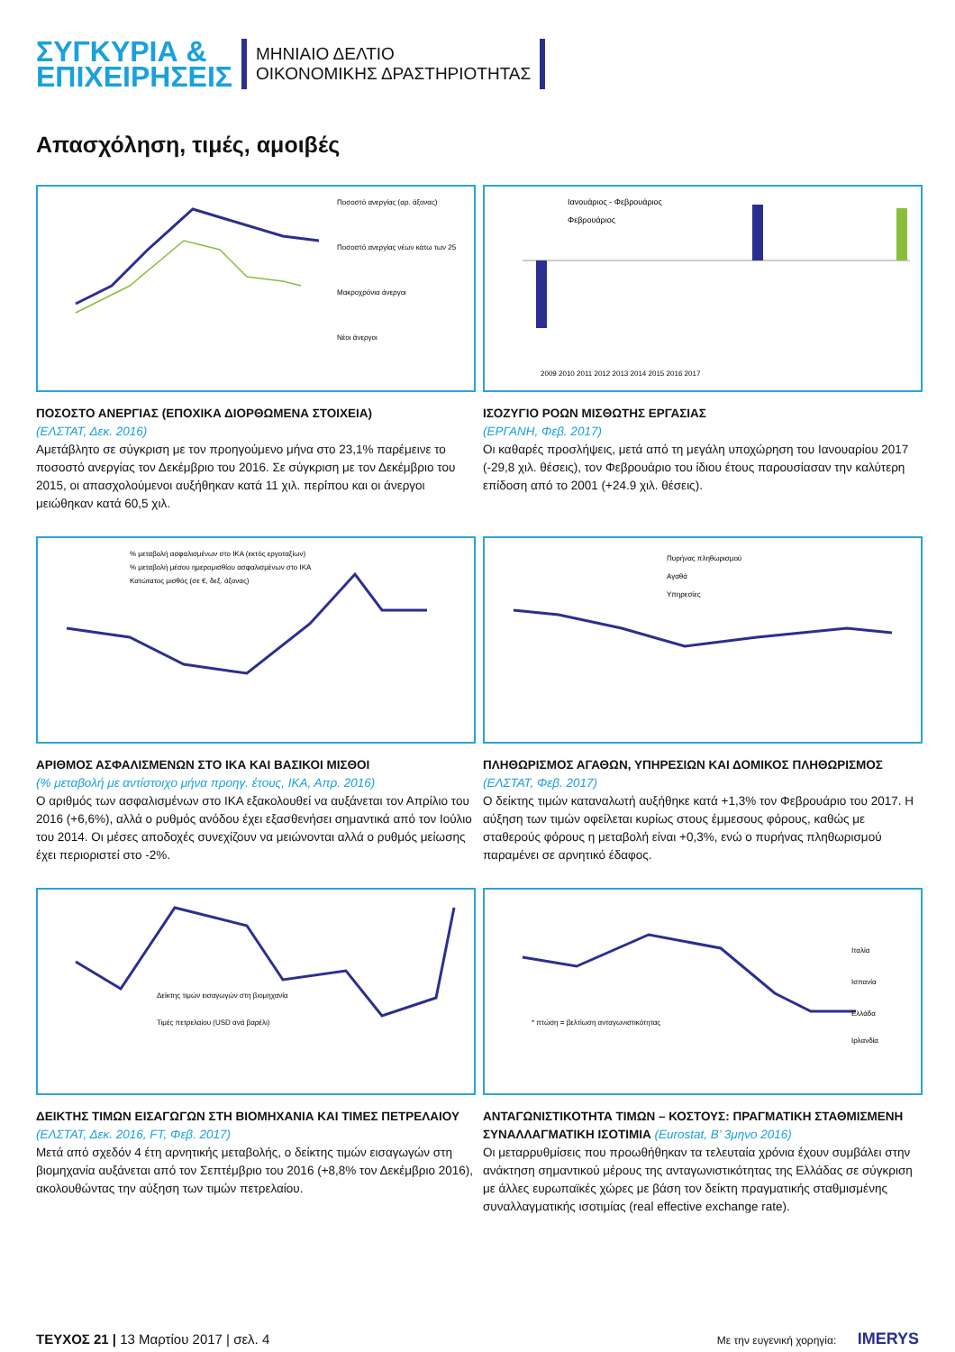ΣΥΓΚΥΡΙΑ &
ΕΠΙΧΕΙΡΗΣΕΙΣ
ΜΗΝΙΑΙΟ ΔΕΛΤΙΟ
ΟΙΚΟΝΟΜΙΚΗΣ ΔΡΑΣΤΗΡΙΟΤΗΤΑΣ
Απασχόληση, τιμές, αμοιβές
Ποσοστό ανεργίας (αρ. άξονας)
Ποσοστό ανεργίας νέων κάτω των 25
Μακροχρόνια άνεργοι
Νέοι άνεργοι
ΠΟΣΟΣΤΟ ΑΝΕΡΓΙΑΣ (ΕΠΟΧΙΚΑ ΔΙΟΡΘΩΜΕΝΑ ΣΤΟΙΧΕΙΑ)
(ΕΛΣΤΑΤ, Δεκ. 2016)
Αμετάβλητο σε σύγκριση με τον προηγούμενο μήνα στο 23,1% παρέμεινε το ποσοστό ανεργίας τον Δεκέμβριο του 2016. Σε σύγκριση με τον Δεκέμβριο του 2015, οι απασχολούμενοι αυξήθηκαν κατά 11 χιλ. περίπου και οι άνεργοι μειώθηκαν κατά 60,5 χιλ.
Ιανουάριος - Φεβρουάριος
Φεβρουάριος
2009 2010 2011 2012 2013 2014 2015 2016 2017
ΙΣΟΖΥΓΙΟ ΡΟΩΝ ΜΙΣΘΩΤΗΣ ΕΡΓΑΣΙΑΣ
(ΕΡΓΑΝΗ, Φεβ. 2017)
Οι καθαρές προσλήψεις, μετά από τη μεγάλη υποχώρηση του Ιανουαρίου 2017 (-29,8 χιλ. θέσεις), τον Φεβρουάριο του ίδιου έτους παρουσίασαν την καλύτερη επίδοση από το 2001 (+24.9 χιλ. θέσεις).
% μεταβολή ασφαλισμένων στο ΙΚΑ (εκτός εργοταξίων)
% μεταβολή μέσου ημερομισθίου ασφαλισμένων στο ΙΚΑ
Κατώτατος μισθός (σε €, δεξ. άξονας)
ΑΡΙΘΜΟΣ ΑΣΦΑΛΙΣΜΕΝΩΝ ΣΤΟ ΙΚΑ ΚΑΙ ΒΑΣΙΚΟΙ ΜΙΣΘΟΙ
(% μεταβολή με αντίστοιχο μήνα προηγ. έτους, ΙΚΑ, Απρ. 2016)
Ο αριθμός των ασφαλισμένων στο ΙΚΑ εξακολουθεί να αυξάνεται τον Απρίλιο του 2016 (+6,6%), αλλά ο ρυθμός ανόδου έχει εξασθενήσει σημαντικά από τον Ιούλιο του 2014. Οι μέσες αποδοχές συνεχίζουν να μειώνονται αλλά ο ρυθμός μείωσης έχει περιοριστεί στο -2%.
Πυρήνας πληθωρισμού
Αγαθά
Υπηρεσίες
ΠΛΗΘΩΡΙΣΜΟΣ ΑΓΑΘΩΝ, ΥΠΗΡΕΣΙΩΝ ΚΑΙ ΔΟΜΙΚΟΣ ΠΛΗΘΩΡΙΣΜΟΣ
(ΕΛΣΤΑΤ, Φεβ. 2017)
Ο δείκτης τιμών καταναλωτή αυξήθηκε κατά +1,3% τον Φεβρουάριο του 2017. Η αύξηση των τιμών οφείλεται κυρίως στους έμμεσους φόρους, καθώς με σταθερούς φόρους η μεταβολή είναι +0,3%, ενώ ο πυρήνας πληθωρισμού παραμένει σε αρνητικό έδαφος.
Δείκτης τιμών εισαγωγών στη βιομηχανία
Τιμές πετρελαίου (USD ανά βαρέλι)
ΔΕΙΚΤΗΣ ΤΙΜΩΝ ΕΙΣΑΓΩΓΩΝ ΣΤΗ ΒΙΟΜΗΧΑΝΙΑ ΚΑΙ ΤΙΜΕΣ ΠΕΤΡΕΛΑΙΟΥ (ΕΛΣΤΑΤ, Δεκ. 2016, FT, Φεβ. 2017)
Μετά από σχεδόν 4 έτη αρνητικής μεταβολής, ο δείκτης τιμών εισαγωγών στη βιομηχανία αυξάνεται από τον Σεπτέμβριο του 2016 (+8,8% τον Δεκέμβριο 2016), ακολουθώντας την αύξηση των τιμών πετρελαίου.
Ιταλία
Ισπανία
Ελλάδα
Ιρλανδία
* πτώση = βελτίωση ανταγωνιστικότητας
ΑΝΤΑΓΩΝΙΣΤΙΚΟΤΗΤΑ ΤΙΜΩΝ – ΚΟΣΤΟΥΣ: ΠΡΑΓΜΑΤΙΚΗ ΣΤΑΘΜΙΣΜΕΝΗ ΣΥΝΑΛΛΑΓΜΑΤΙΚΗ ΙΣΟΤΙΜΙΑ (Eurostat, Β’ 3μηνο 2016)
Οι μεταρρυθμίσεις που προωθήθηκαν τα τελευταία χρόνια έχουν συμβάλει στην ανάκτηση σημαντικού μέρους της ανταγωνιστικότητας της Ελλάδας σε σύγκριση με άλλες ευρωπαϊκές χώρες με βάση τον δείκτη πραγματικής σταθμισμένης συναλλαγματικής ισοτιμίας (real effective exchange rate).
ΤΕΥΧΟΣ 21 | 13 Μαρτίου 2017 | σελ. 4
Με την ευγενική χορηγία: IMERYS